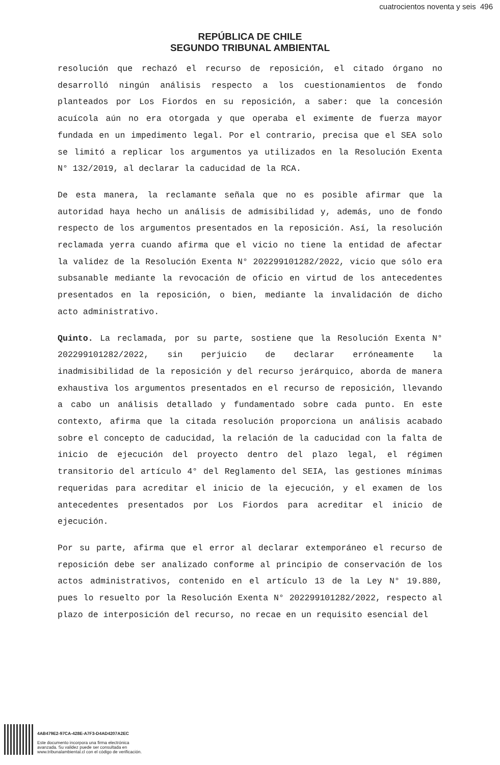cuatrocientos noventa y seis 496
REPÚBLICA DE CHILE
SEGUNDO TRIBUNAL AMBIENTAL
resolución que rechazó el recurso de reposición, el citado órgano no desarrolló ningún análisis respecto a los cuestionamientos de fondo planteados por Los Fiordos en su reposición, a saber: que la concesión acuícola aún no era otorgada y que operaba el eximente de fuerza mayor fundada en un impedimento legal. Por el contrario, precisa que el SEA solo se limitó a replicar los argumentos ya utilizados en la Resolución Exenta N° 132/2019, al declarar la caducidad de la RCA.
De esta manera, la reclamante señala que no es posible afirmar que la autoridad haya hecho un análisis de admisibilidad y, además, uno de fondo respecto de los argumentos presentados en la reposición. Así, la resolución reclamada yerra cuando afirma que el vicio no tiene la entidad de afectar la validez de la Resolución Exenta N° 202299101282/2022, vicio que sólo era subsanable mediante la revocación de oficio en virtud de los antecedentes presentados en la reposición, o bien, mediante la invalidación de dicho acto administrativo.
Quinto. La reclamada, por su parte, sostiene que la Resolución Exenta N° 202299101282/2022, sin perjuicio de declarar erróneamente la inadmisibilidad de la reposición y del recurso jerárquico, aborda de manera exhaustiva los argumentos presentados en el recurso de reposición, llevando a cabo un análisis detallado y fundamentado sobre cada punto. En este contexto, afirma que la citada resolución proporciona un análisis acabado sobre el concepto de caducidad, la relación de la caducidad con la falta de inicio de ejecución del proyecto dentro del plazo legal, el régimen transitorio del artículo 4° del Reglamento del SEIA, las gestiones mínimas requeridas para acreditar el inicio de la ejecución, y el examen de los antecedentes presentados por Los Fiordos para acreditar el inicio de ejecución.
Por su parte, afirma que el error al declarar extemporáneo el recurso de reposición debe ser analizado conforme al principio de conservación de los actos administrativos, contenido en el artículo 13 de la Ley N° 19.880, pues lo resuelto por la Resolución Exenta N° 202299101282/2022, respecto al plazo de interposición del recurso, no recae en un requisito esencial del
4AB479E2-97CA-428E-A7F3-D4AD4207A2EC
Este documento incorpora una firma electrónica
avanzada. Su validez puede ser consultada en
www.tribunalambiental.cl con el código de verificación.